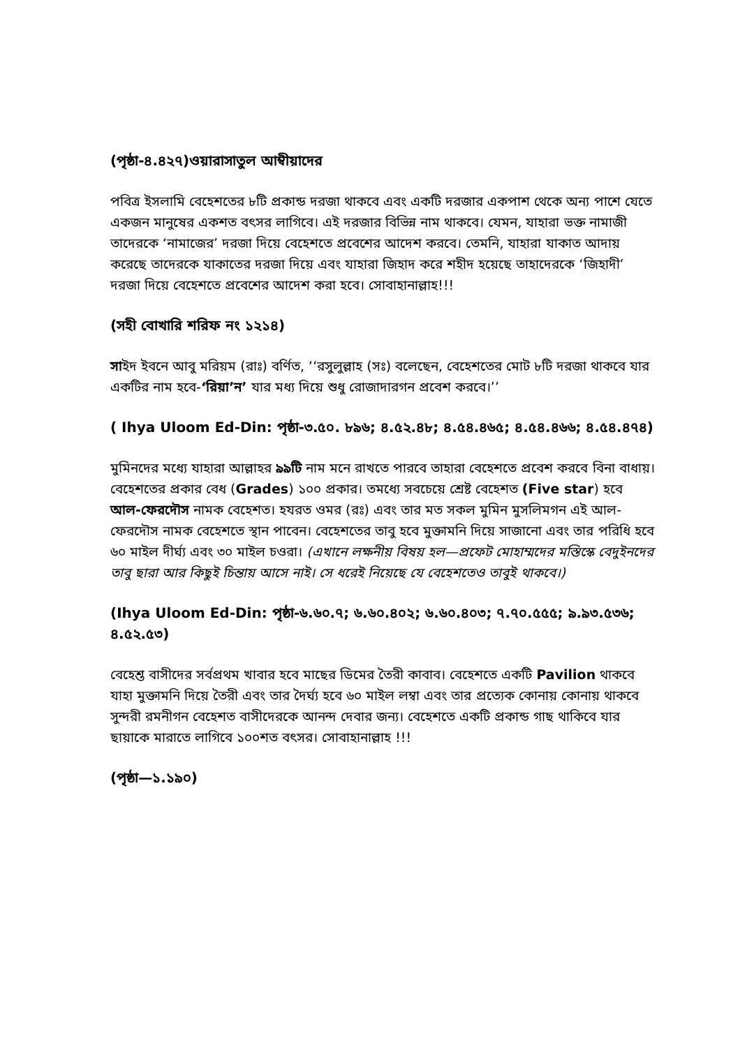(পৃষ্ঠা-৪.৪২৭)ওয়ারাসাতুল আম্বীয়াদের
পবিত্র ইসলামি বেহেশতের ৮টি প্রকান্ড দরজা থাকবে এবং একটি দরজার একপাশ থেকে অন্য পাশে যেতে একজন মানুষের একশত বৎসর লাগিবে। এই দরজার বিভিন্ন নাম থাকবে। যেমন, যাহারা ভক্ত নামাজী তাদেরকে ‘নামাজের’ দরজা দিয়ে বেহেশতে প্রবেশের আদেশ করবে। তেমনি, যাহারা যাকাত আদায় করেছে তাদেরকে যাকাতের দরজা দিয়ে এবং যাহারা জিহাদ করে শহীদ হয়েছে তাহাদেরকে ‘জিহাদী’ দরজা দিয়ে বেহেশতে প্রবেশের আদেশ করা হবে। সোবাহানাল্লাহ!!!
(সহী বোখারি শরিফ নং ১২১৪)
সাইদ ইবনে আবু মরিয়ম (রাঃ) বর্ণিত, ‘‘রসুলুল্লাহ (সঃ) বলেছেন, বেহেশতের মোট ৮টি দরজা থাকবে যার একটির নাম হবে-‘রিয়া’ন’ যার মধ্য দিয়ে শুধু রোজাদারগন প্রবেশ করবে।’’
( Ihya Uloom Ed-Din: পৃষ্ঠা-৩.৫০. ৮৯৬; ৪.৫২.৪৮; ৪.৫৪.৪৬৫; ৪.৫৪.৪৬৬; ৪.৫৪.৪৭৪)
মুমিনদের মধ্যে যাহারা আল্লাহর ৯৯টি নাম মনে রাখতে পারবে তাহারা বেহেশতে প্রবেশ করবে বিনা বাধায়। বেহেশতের প্রকার বেধ (Grades) ১০০ প্রকার। তমধ্যে সবচেয়ে শ্রেষ্ট বেহেশত (Five star) হবে আল-ফেরদৌস নামক বেহেশত। হযরত ওমর (রঃ) এবং তার মত সকল মুমিন মুসলিমগন এই আল-ফেরদৌস নামক বেহেশতে স্থান পাবেন। বেহেশতের তাবু হবে মুক্তামনি দিয়ে সাজানো এবং তার পরিধি হবে ৬০ মাইল দীর্ঘ্য এবং ৩০ মাইল চওরা। (এখানে লক্ষনীয় বিষয় হল—প্রফেট মোহাম্মদের মস্তিস্কে বেদুইনদের তাবু ছারা আর কিছুই চিন্তায় আসে নাই। সে ধরেই নিয়েছে যে বেহেশতেও তাবুই থাকবে।)
(Ihya Uloom Ed-Din: পৃষ্ঠা-৬.৬০.৭; ৬.৬০.৪০২; ৬.৬০.৪০৩; ৭.৭০.৫৫৫; ৯.৯৩.৫৩৬; ৪.৫২.৫৩)
বেহেশ্ত বাসীদের সর্বপ্রথম খাবার হবে মাছের ডিমের তৈরী কাবাব। বেহেশতে একটি Pavilion থাকবে যাহা মুক্তামনি দিয়ে তৈরী এবং তার দৈর্ঘ্য হবে ৬০ মাইল লম্বা এবং তার প্রত্যেক কোনায় কোনায় থাকবে সুন্দরী রমনীগন বেহেশত বাসীদেরকে আনন্দ দেবার জন্য। বেহেশতে একটি প্রকান্ড গাছ থাকিবে যার ছায়াকে মারাতে লাগিবে ১০০শত বৎসর। সোবাহানাল্লাহ !!!
(পৃষ্ঠা—১.১৯০)